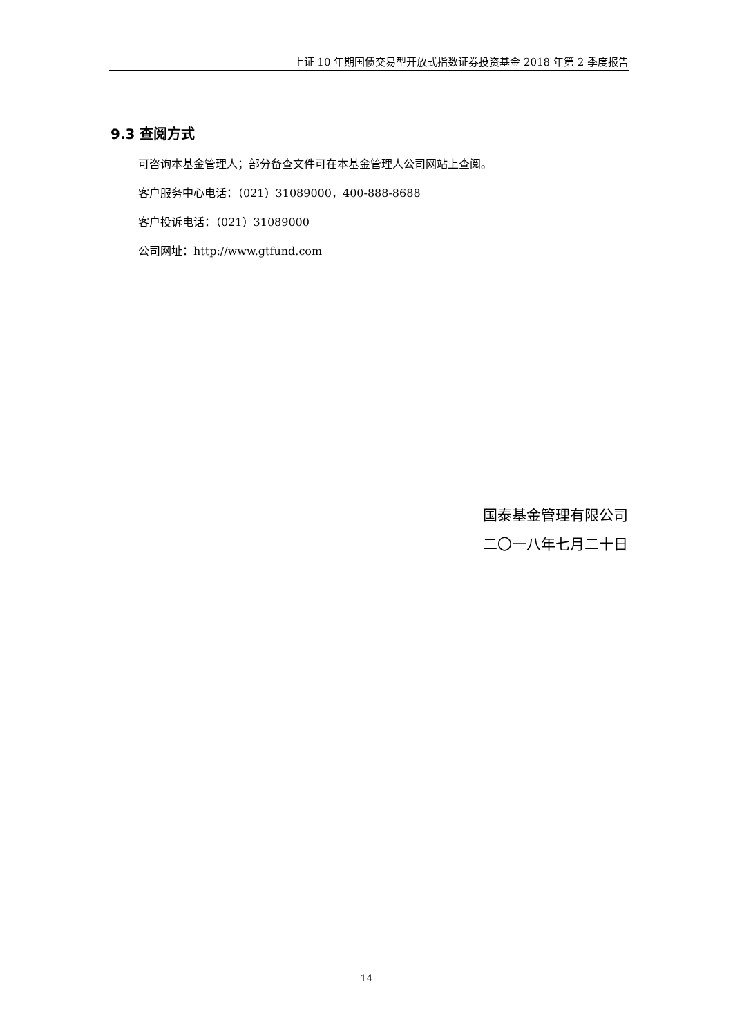上证 10 年期国债交易型开放式指数证券投资基金 2018 年第 2 季度报告
9.3 查阅方式
可咨询本基金管理人；部分备查文件可在本基金管理人公司网站上查阅。
客户服务中心电话：（021）31089000，400-888-8688
客户投诉电话：（021）31089000
公司网址：http://www.gtfund.com
国泰基金管理有限公司
二〇一八年七月二十日
14